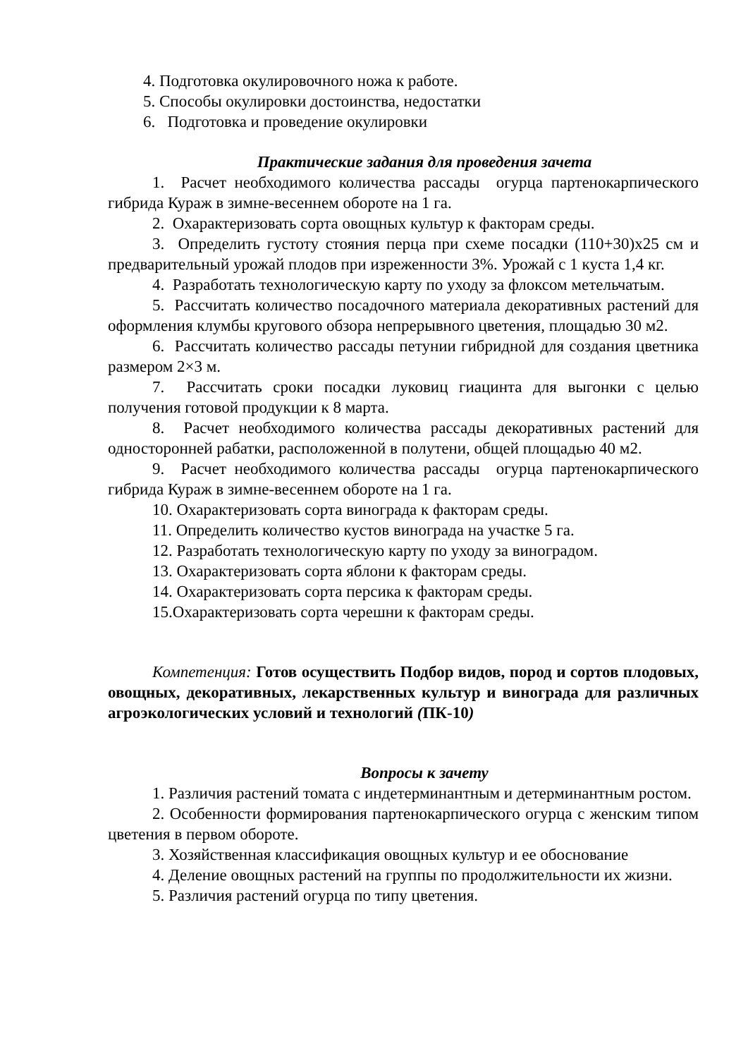4. Подготовка окулировочного ножа к работе.
5. Способы окулировки достоинства, недостатки
6. Подготовка и проведение окулировки
Практические задания для проведения зачета
1. Расчет необходимого количества рассады огурца партенокарпического гибрида Кураж в зимне-весеннем обороте на 1 га.
2. Охарактеризовать сорта овощных культур к факторам среды.
3. Определить густоту стояния перца при схеме посадки (110+30)х25 см и предварительный урожай плодов при изреженности 3%. Урожай с 1 куста 1,4 кг.
4. Разработать технологическую карту по уходу за флоксом метельчатым.
5. Рассчитать количество посадочного материала декоративных растений для оформления клумбы кругового обзора непрерывного цветения, площадью 30 м2.
6. Рассчитать количество рассады петунии гибридной для создания цветника размером 2×3 м.
7. Рассчитать сроки посадки луковиц гиацинта для выгонки с целью получения готовой продукции к 8 марта.
8. Расчет необходимого количества рассады декоративных растений для односторонней рабатки, расположенной в полутени, общей площадью 40 м2.
9. Расчет необходимого количества рассады огурца партенокарпического гибрида Кураж в зимне-весеннем обороте на 1 га.
10. Охарактеризовать сорта винограда к факторам среды.
11. Определить количество кустов винограда на участке 5 га.
12. Разработать технологическую карту по уходу за виноградом.
13. Охарактеризовать сорта яблони к факторам среды.
14. Охарактеризовать сорта персика к факторам среды.
15.Охарактеризовать сорта черешни к факторам среды.
Компетенция: Готов осуществить Подбор видов, пород и сортов плодовых, овощных, декоративных, лекарственных культур и винограда для различных агроэкологических условий и технологий (ПК-10)
Вопросы к зачету
1. Различия растений томата с индетерминантным и детерминантным ростом.
2. Особенности формирования партенокарпического огурца с женским типом цветения в первом обороте.
3. Хозяйственная классификация овощных культур и ее обоснование
4. Деление овощных растений на группы по продолжительности их жизни.
5. Различия растений огурца по типу цветения.